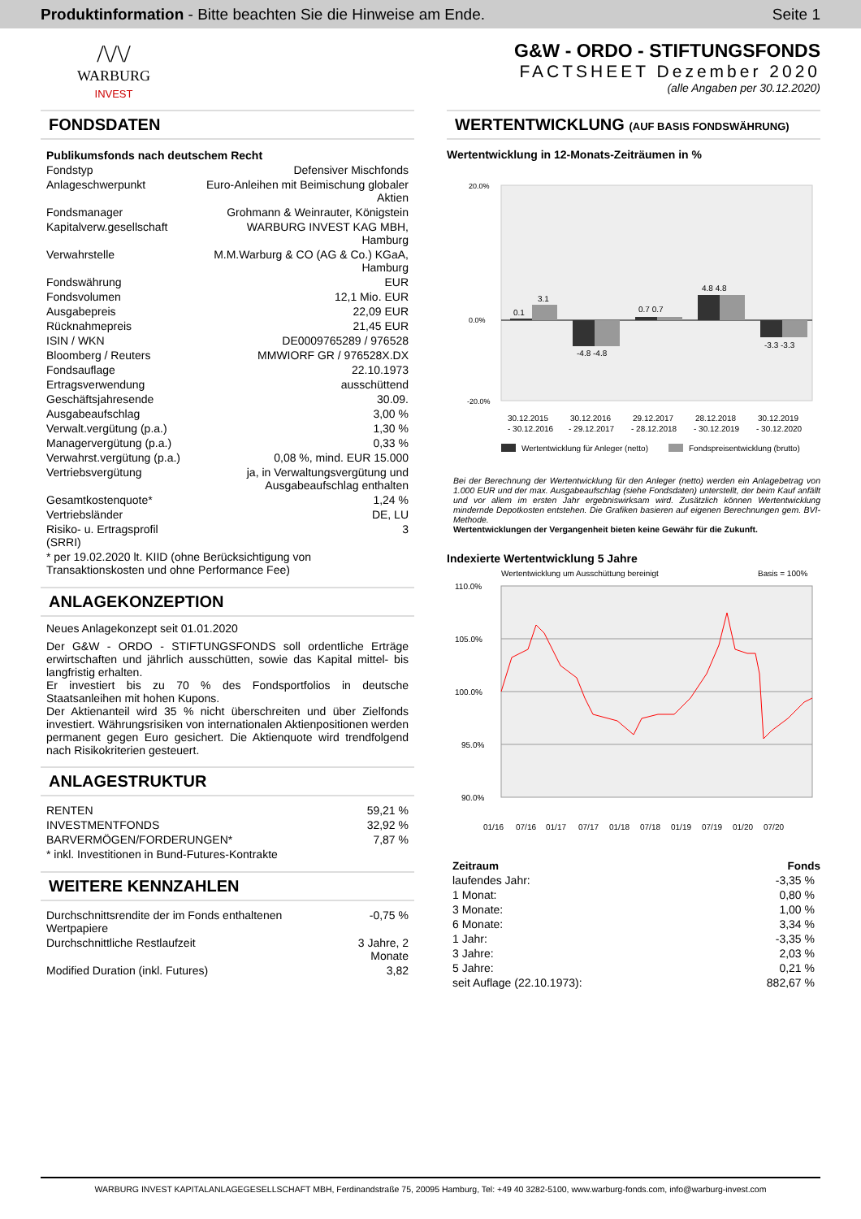Produktinformation - Bitte beachten Sie die Hinweise am Ende.
Seite 1
/\/\/
WARBURG
INVEST
G&W - ORDO - STIFTUNGSFONDS
FACTSHEET Dezember 2020
(alle Angaben per 30.12.2020)
FONDSDATEN
| Publikumsfonds nach deutschem Recht | |
| Fondstyp | Defensiver Mischfonds |
| Anlageschwerpunkt | Euro-Anleihen mit Beimischung globaler Aktien |
| Fondsmanager | Grohmann & Weinrauter, Königstein |
| Kapitalverw.gesellschaft | WARBURG INVEST KAG MBH, Hamburg |
| Verwahrstelle | M.M.Warburg & CO (AG & Co.) KGaA, Hamburg |
| Fondswährung | EUR |
| Fondsvolumen | 12,1 Mio. EUR |
| Ausgabepreis | 22,09 EUR |
| Rücknahmepreis | 21,45 EUR |
| ISIN / WKN | DE0009765289 / 976528 |
| Bloomberg / Reuters | MMWIORF GR / 976528X.DX |
| Fondsauflage | 22.10.1973 |
| Ertragsverwendung | ausschüttend |
| Geschäftsjahresende | 30.09. |
| Ausgabeaufschlag | 3,00 % |
| Verwalt.vergütung (p.a.) | 1,30 % |
| Managervergütung (p.a.) | 0,33 % |
| Verwahrst.vergütung (p.a.) | 0,08 %, mind. EUR 15.000 |
| Vertriebsvergütung | ja, in Verwaltungsvergütung und Ausgabeaufschlag enthalten |
| Gesamtkostenquote* | 1,24 % |
| Vertriebsländer | DE, LU |
| Risiko- u. Ertragsprofil (SRRI) | 3 |
| * per 19.02.2020 lt. KIID (ohne Berücksichtigung von Transaktionskosten und ohne Performance Fee) | |
ANLAGEKONZEPTION
Neues Anlagekonzept seit 01.01.2020
Der G&W - ORDO - STIFTUNGSFONDS soll ordentliche Erträge erwirtschaften und jährlich ausschütten, sowie das Kapital mittel- bis langfristig erhalten.
Er investiert bis zu 70 % des Fondsportfolios in deutsche Staatsanleihen mit hohen Kupons.
Der Aktienanteil wird 35 % nicht überschreiten und über Zielfonds investiert. Währungsrisiken von internationalen Aktienpositionen werden permanent gegen Euro gesichert. Die Aktienquote wird trendfolgend nach Risikokriterien gesteuert.
ANLAGESTRUKTUR
| RENTEN | 59,21 % |
| INVESTMENTFONDS | 32,92 % |
| BARVERMÖGEN/FORDERUNGEN* | 7,87 % |
| * inkl. Investitionen in Bund-Futures-Kontrakte | |
WEITERE KENNZAHLEN
| Durchschnittsrendite der im Fonds enthaltenen Wertpapiere | -0,75 % |
| Durchschnittliche Restlaufzeit | 3 Jahre, 2 Monate |
| Modified Duration (inkl. Futures) | 3,82 |
WERTENTWICKLUNG (AUF BASIS FONDSWÄHRUNG)
Wertentwicklung in 12-Monats-Zeiträumen in %
20.0%
0.0%
-20.0%
0.1
3.1
-4.8 -4.8
0.7 0.7
4.8 4.8
-3.3 -3.3
30.12.2015
- 30.12.2016
30.12.2016
- 29.12.2017
29.12.2017
- 28.12.2018
28.12.2018
- 30.12.2019
30.12.2019
- 30.12.2020
Wertentwicklung für Anleger (netto)
Fondspreisentwicklung (brutto)
Bei der Berechnung der Wertentwicklung für den Anleger (netto) werden ein Anlagebetrag von 1.000 EUR und der max. Ausgabeaufschlag (siehe Fondsdaten) unterstellt, der beim Kauf anfällt und vor allem im ersten Jahr ergebniswirksam wird. Zusätzlich können Wertentwicklung mindernde Depotkosten entstehen. Die Grafiken basieren auf eigenen Berechnungen gem. BVI-Methode.
Wertentwicklungen der Vergangenheit bieten keine Gewähr für die Zukunft.
Indexierte Wertentwicklung 5 Jahre
Wertentwicklung um Ausschüttung bereinigt
Basis = 100%
110.0%
105.0%
100.0%
95.0%
90.0%
01/16
07/16
01/17
07/17
01/18
07/18
01/19
07/19
01/20
07/20
| Zeitraum | Fonds |
| --- | --- |
| laufendes Jahr: | -3,35 % |
| 1 Monat: | 0,80 % |
| 3 Monate: | 1,00 % |
| 6 Monate: | 3,34 % |
| 1 Jahr: | -3,35 % |
| 3 Jahre: | 2,03 % |
| 5 Jahre: | 0,21 % |
| seit Auflage (22.10.1973): | 882,67 % |
WARBURG INVEST KAPITALANLAGEGESELLSCHAFT MBH, Ferdinandstraße 75, 20095 Hamburg, Tel: +49 40 3282-5100, www.warburg-fonds.com, info@warburg-invest.com